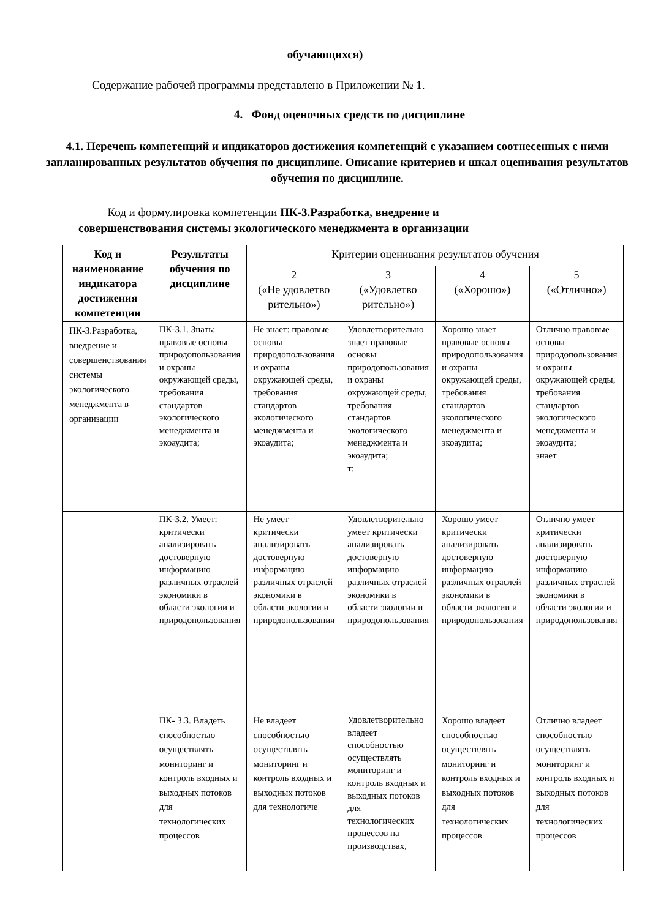обучающихся)
Содержание рабочей программы представлено в Приложении № 1.
4. Фонд оценочных средств по дисциплине
4.1. Перечень компетенций и индикаторов достижения компетенций с указанием соотнесенных с ними запланированных результатов обучения по дисциплине. Описание критериев и шкал оценивания результатов обучения по дисциплине.
Код и формулировка компетенции ПК-3.Разработка, внедрение и совершенствования системы экологического менеджмента в организации
| Код и наименование индикатора достижения компетенции | Результаты обучения по дисциплине | Критерии оценивания результатов обучения | | | |
| --- | --- | --- | --- | --- | --- |
| | | 2 («Не удовлетво рительно») | 3 («Удовлетво рительно») | 4 («Хорошо») | 5 («Отлично») |
| ПК-3.Разработка, внедрение и совершенствования системы экологического менеджмента в организации | ПК-3.1. Знать: правовые основы природопользования и охраны окружающей среды, требования стандартов экологического менеджмента и экоаудита; | Не знает: правовые основы природопользования и охраны окружающей среды, требования стандартов экологического менеджмента и экоаудита; | Удовлетворительно знает правовые основы природопользования и охраны окружающей среды, требования стандартов экологического менеджмента и экоаудита; т: | Хорошо знает правовые основы природопользования и охраны окружающей среды, требования стандартов экологического менеджмента и экоаудита; | Отлично правовые основы природопользования и охраны окружающей среды, требования стандартов экологического менеджмента и экоаудита; знает |
| | ПК-3.2. Умеет: критически анализировать достоверную информацию различных отраслей экономики в области экологии и природопользования | Не умеет критически анализировать достоверную информацию различных отраслей экономики в области экологии и природопользования | Удовлетворительно умеет критически анализировать достоверную информацию различных отраслей экономики в области экологии и природопользования | Хорошо умеет критически анализировать достоверную информацию различных отраслей экономики в области экологии и природопользования | Отлично умеет критически анализировать достоверную информацию различных отраслей экономики в области экологии и природопользования |
| | ПК- 3.3. Владеть способностью осуществлять мониторинг и контроль входных и выходных потоков для технологических процессов | Не владеет способностью осуществлять мониторинг и контроль входных и выходных потоков для технологиче | Удовлетворительно владеет способностью осуществлять мониторинг и контроль входных и выходных потоков для технологических процессов на производствах, | Хорошо владеет способностью осуществлять мониторинг и контроль входных и выходных потоков для технологических процессов | Отлично владеет способностью осуществлять мониторинг и контроль входных и выходных потоков для технологических процессов |